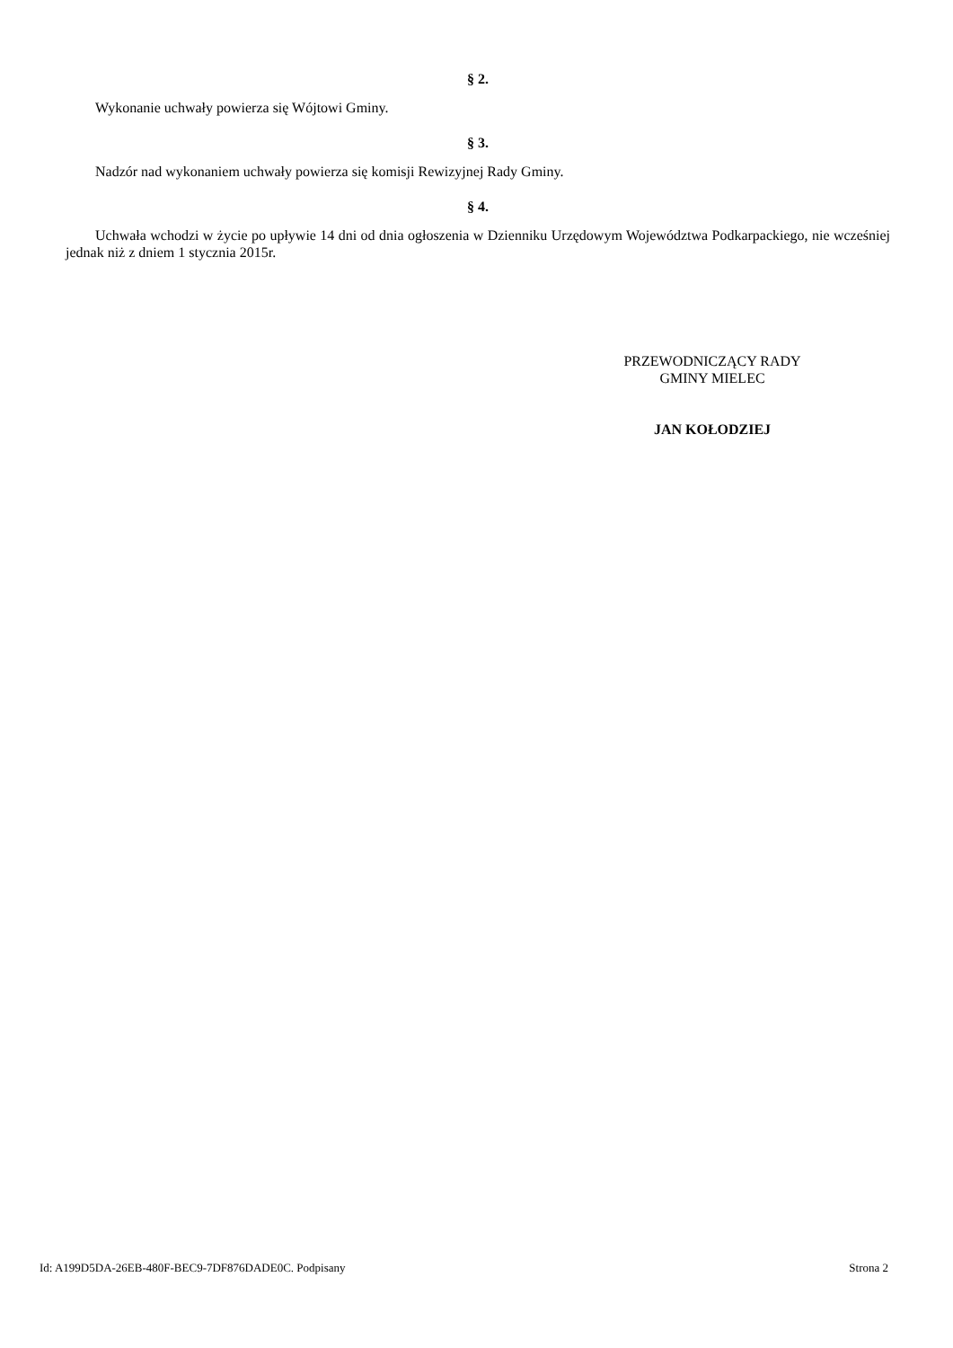§ 2.
Wykonanie uchwały powierza się Wójtowi Gminy.
§ 3.
Nadzór nad wykonaniem uchwały powierza się komisji Rewizyjnej Rady Gminy.
§ 4.
Uchwała wchodzi w życie po upływie 14 dni od dnia ogłoszenia w Dzienniku Urzędowym Województwa Podkarpackiego, nie wcześniej jednak niż z dniem 1 stycznia 2015r.
PRZEWODNICZĄCY RADY
GMINY MIELEC
JAN KOŁODZIEJ
Id: A199D5DA-26EB-480F-BEC9-7DF876DADE0C. Podpisany Strona 2